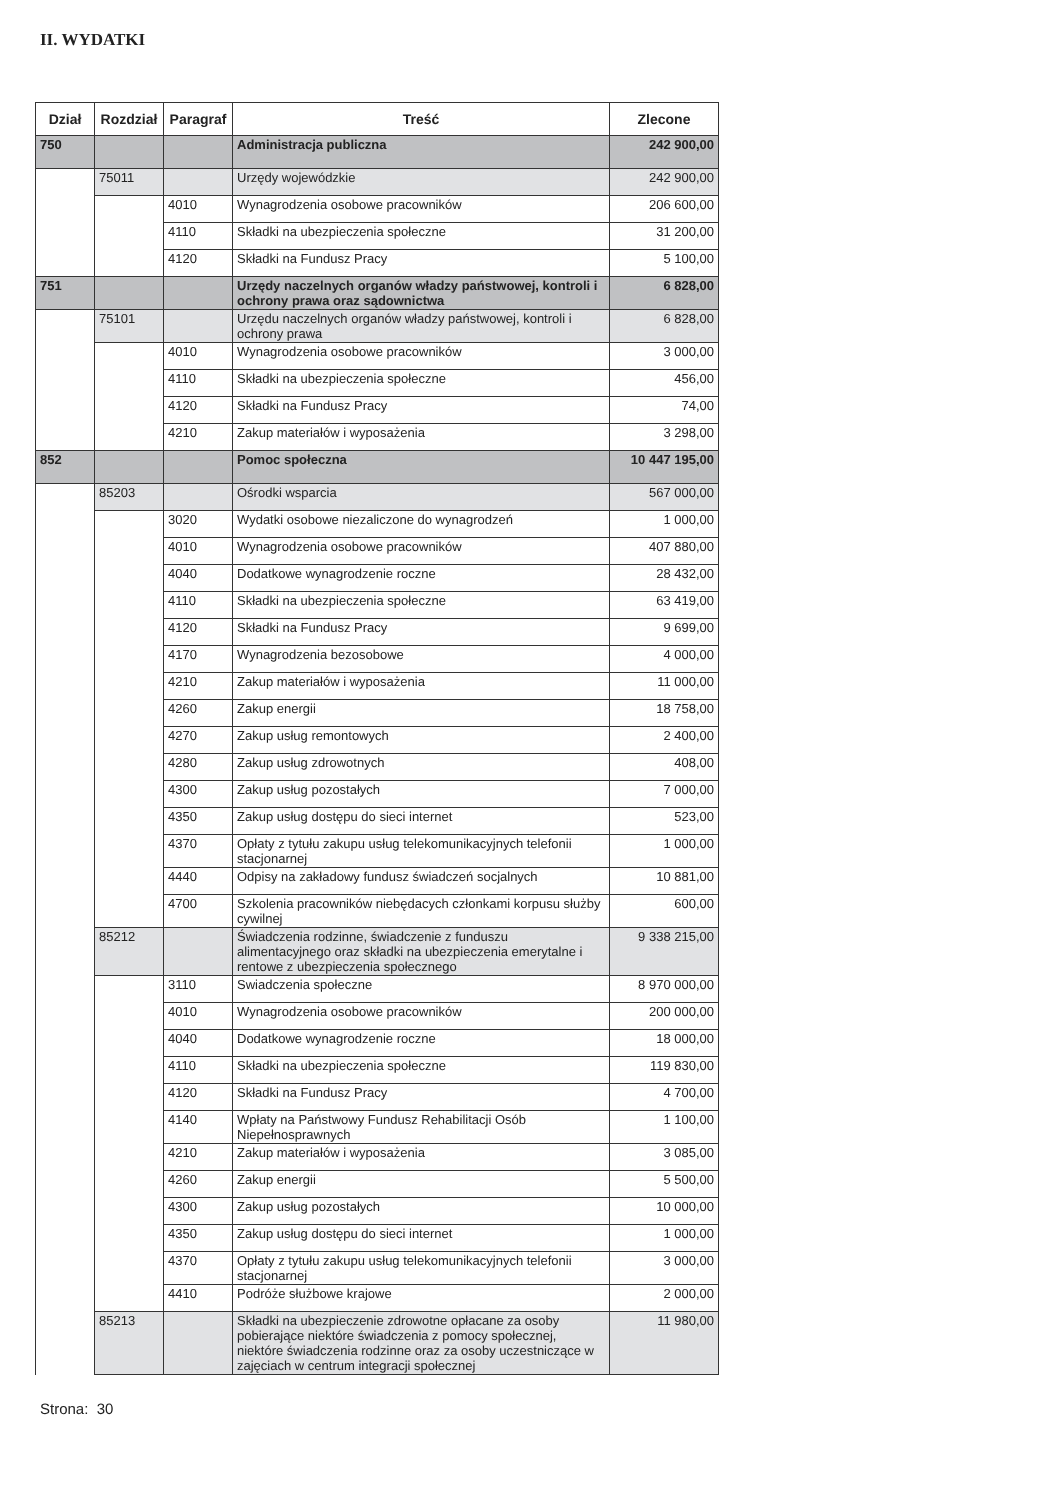II. WYDATKI
| Dział | Rozdział | Paragraf | Treść | Zlecone |
| --- | --- | --- | --- | --- |
| 750 | | | Administracja publiczna | 242 900,00 |
| | 75011 | | Urzędy wojewódzkie | 242 900,00 |
| | | 4010 | Wynagrodzenia osobowe pracowników | 206 600,00 |
| | | 4110 | Składki na ubezpieczenia społeczne | 31 200,00 |
| | | 4120 | Składki na Fundusz Pracy | 5 100,00 |
| 751 | | | Urzędy naczelnych organów władzy państwowej, kontroli i ochrony prawa oraz sądownictwa | 6 828,00 |
| | 75101 | | Urzędu naczelnych organów władzy państwowej, kontroli i ochrony prawa | 6 828,00 |
| | | 4010 | Wynagrodzenia osobowe pracowników | 3 000,00 |
| | | 4110 | Składki na ubezpieczenia społeczne | 456,00 |
| | | 4120 | Składki na Fundusz Pracy | 74,00 |
| | | 4210 | Zakup materiałów i wyposażenia | 3 298,00 |
| 852 | | | Pomoc społeczna | 10 447 195,00 |
| | 85203 | | Ośrodki wsparcia | 567 000,00 |
| | | 3020 | Wydatki osobowe niezaliczone do wynagrodzeń | 1 000,00 |
| | | 4010 | Wynagrodzenia osobowe pracowników | 407 880,00 |
| | | 4040 | Dodatkowe wynagrodzenie roczne | 28 432,00 |
| | | 4110 | Składki na ubezpieczenia społeczne | 63 419,00 |
| | | 4120 | Składki na Fundusz Pracy | 9 699,00 |
| | | 4170 | Wynagrodzenia bezosobowe | 4 000,00 |
| | | 4210 | Zakup materiałów i wyposażenia | 11 000,00 |
| | | 4260 | Zakup energii | 18 758,00 |
| | | 4270 | Zakup usług remontowych | 2 400,00 |
| | | 4280 | Zakup usług zdrowotnych | 408,00 |
| | | 4300 | Zakup usług pozostałych | 7 000,00 |
| | | 4350 | Zakup usług dostępu do sieci internet | 523,00 |
| | | 4370 | Opłaty z tytułu zakupu usług telekomunikacyjnych telefonii stacjonarnej | 1 000,00 |
| | | 4440 | Odpisy na zakładowy fundusz świadczeń socjalnych | 10 881,00 |
| | | 4700 | Szkolenia pracowników niebędacych członkami korpusu służby cywilnej | 600,00 |
| | 85212 | | Świadczenia rodzinne, świadczenie z funduszu alimentacyjnego oraz składki na ubezpieczenia emerytalne i rentowe z ubezpieczenia społecznego | 9 338 215,00 |
| | | 3110 | Swiadczenia społeczne | 8 970 000,00 |
| | | 4010 | Wynagrodzenia osobowe pracowników | 200 000,00 |
| | | 4040 | Dodatkowe wynagrodzenie roczne | 18 000,00 |
| | | 4110 | Składki na ubezpieczenia społeczne | 119 830,00 |
| | | 4120 | Składki na Fundusz Pracy | 4 700,00 |
| | | 4140 | Wpłaty na Państwowy Fundusz Rehabilitacji Osób Niepełnosprawnych | 1 100,00 |
| | | 4210 | Zakup materiałów i wyposażenia | 3 085,00 |
| | | 4260 | Zakup energii | 5 500,00 |
| | | 4300 | Zakup usług pozostałych | 10 000,00 |
| | | 4350 | Zakup usług dostępu do sieci internet | 1 000,00 |
| | | 4370 | Opłaty z tytułu zakupu usług telekomunikacyjnych telefonii stacjonarnej | 3 000,00 |
| | | 4410 | Podróże służbowe krajowe | 2 000,00 |
| | 85213 | | Składki na ubezpieczenie zdrowotne opłacane za osoby pobierające niektóre świadczenia z pomocy społecznej, niektóre świadczenia rodzinne oraz za osoby uczestniczące w zajęciach w centrum integracji społecznej | 11 980,00 |
Strona: 30